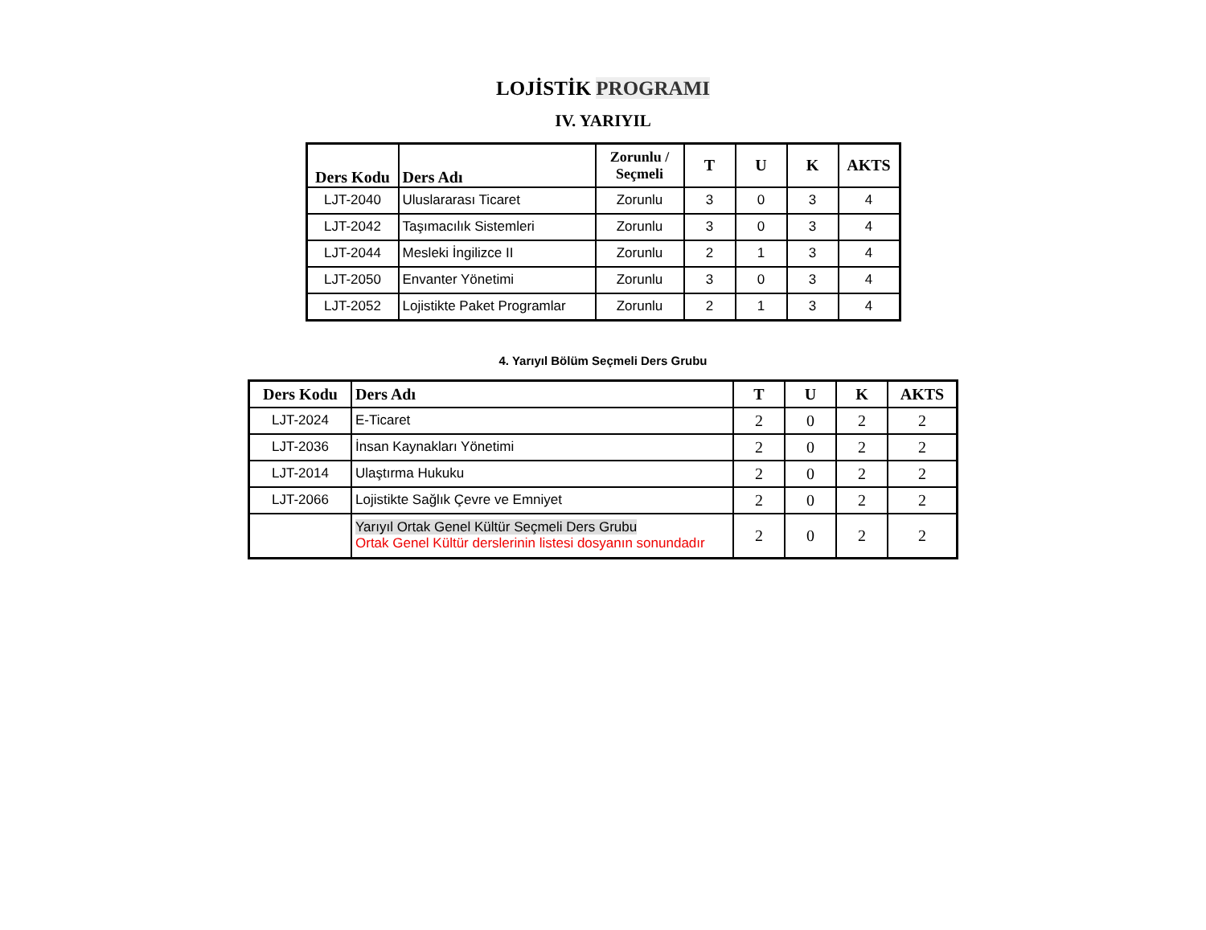LOJİSTİK PROGRAMI
IV. YARIYIL
| Ders Kodu | Ders Adı | Zorunlu / Seçmeli | T | U | K | AKTS |
| --- | --- | --- | --- | --- | --- | --- |
| LJT-2040 | Uluslararası Ticaret | Zorunlu | 3 | 0 | 3 | 4 |
| LJT-2042 | Taşımacılık Sistemleri | Zorunlu | 3 | 0 | 3 | 4 |
| LJT-2044 | Mesleki İngilizce II | Zorunlu | 2 | 1 | 3 | 4 |
| LJT-2050 | Envanter Yönetimi | Zorunlu | 3 | 0 | 3 | 4 |
| LJT-2052 | Lojistikte Paket Programlar | Zorunlu | 2 | 1 | 3 | 4 |
4. Yarıyıl Bölüm Seçmeli Ders Grubu
| Ders Kodu | Ders Adı | T | U | K | AKTS |
| --- | --- | --- | --- | --- | --- |
| LJT-2024 | E-Ticaret | 2 | 0 | 2 | 2 |
| LJT-2036 | İnsan Kaynakları Yönetimi | 2 | 0 | 2 | 2 |
| LJT-2014 | Ulaştırma Hukuku | 2 | 0 | 2 | 2 |
| LJT-2066 | Lojistikte Sağlık Çevre ve Emniyet | 2 | 0 | 2 | 2 |
| | Yarıyıl Ortak Genel Kültür Seçmeli Ders Grubu Ortak Genel Kültür derslerinin listesi dosyanın sonundadır | 2 | 0 | 2 | 2 |